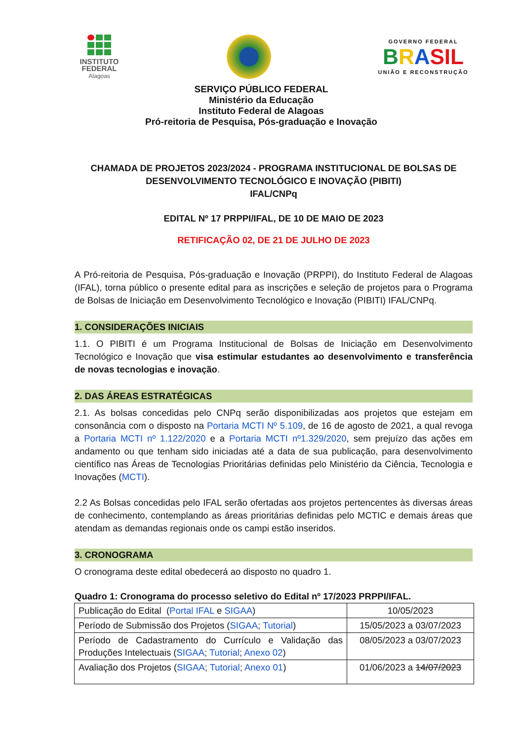INSTITUTO
FEDERAL
Alagoas
GOVERNO FEDERAL
BRASIL
UNIÃO E RECONSTRUÇÃO
SERVIÇO PÚBLICO FEDERAL
Ministério da Educação
Instituto Federal de Alagoas
Pró-reitoria de Pesquisa, Pós-graduação e Inovação
CHAMADA DE PROJETOS 2023/2024 - PROGRAMA INSTITUCIONAL DE BOLSAS DE DESENVOLVIMENTO TECNOLÓGICO E INOVAÇÃO (PIBITI)
IFAL/CNPq
EDITAL Nº 17 PRPPI/IFAL, DE 10 DE MAIO DE 2023
RETIFICAÇÃO 02, DE 21 DE JULHO DE 2023
A Pró-reitoria de Pesquisa, Pós-graduação e Inovação (PRPPI), do Instituto Federal de Alagoas (IFAL), torna público o presente edital para as inscrições e seleção de projetos para o Programa de Bolsas de Iniciação em Desenvolvimento Tecnológico e Inovação (PIBITI) IFAL/CNPq.
1. CONSIDERAÇÕES INICIAIS
1.1. O PIBITI é um Programa Institucional de Bolsas de Iniciação em Desenvolvimento Tecnológico e Inovação que visa estimular estudantes ao desenvolvimento e transferência de novas tecnologias e inovação.
2. DAS ÁREAS ESTRATÉGICAS
2.1. As bolsas concedidas pelo CNPq serão disponibilizadas aos projetos que estejam em consonância com o disposto na Portaria MCTI Nº 5.109, de 16 de agosto de 2021, a qual revoga a Portaria MCTI nº 1.122/2020 e a Portaria MCTI nº1.329/2020, sem prejuízo das ações em andamento ou que tenham sido iniciadas até a data de sua publicação, para desenvolvimento científico nas Áreas de Tecnologias Prioritárias definidas pelo Ministério da Ciência, Tecnologia e Inovações (MCTI).
2.2 As Bolsas concedidas pelo IFAL serão ofertadas aos projetos pertencentes às diversas áreas de conhecimento, contemplando as áreas prioritárias definidas pelo MCTIC e demais áreas que atendam as demandas regionais onde os campi estão inseridos.
3. CRONOGRAMA
O cronograma deste edital obedecerá ao disposto no quadro 1.
Quadro 1: Cronograma do processo seletivo do Edital nº 17/2023 PRPPI/IFAL.
| Publicação do Edital ( Portal IFAL e SIGAA ) | 10/05/2023 |
| Período de Submissão dos Projetos ( SIGAA ; Tutorial ) | 15/05/2023 a 03/07/2023 |
| Período de Cadastramento do Currículo e Validação das Produções Intelectuais ( SIGAA ; Tutorial ; Anexo 02 ) | 08/05/2023 a 03/07/2023 |
| Avaliação dos Projetos ( SIGAA ; Tutorial ; Anexo 01 ) | 01/06/2023 a 14/07/2023 |